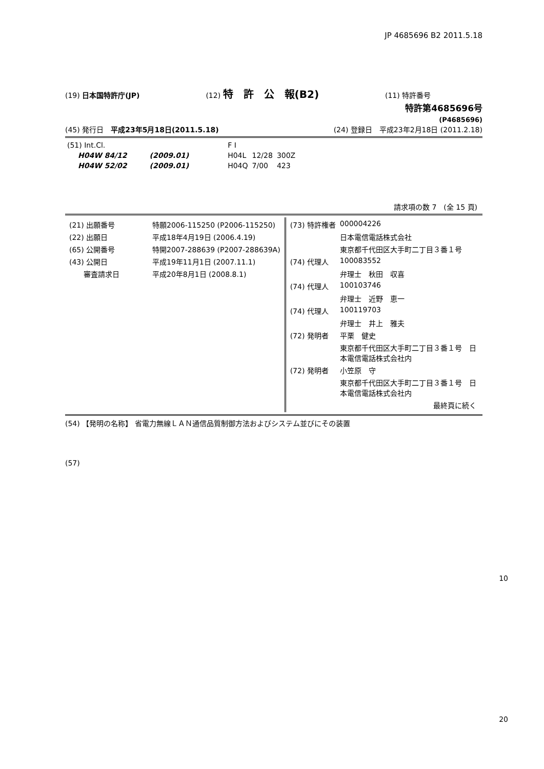JP 4685696 B2 2011.5.18
(19) 日本国特許庁(JP) (12) 特　許　公　報(B2) (11) 特許番号
特許第4685696号
(P4685696)
(45) 発行日　平成23年5月18日(2011.5.18) (24) 登録日　平成23年2月18日 (2011.2.18)
| (51) Int.Cl. | | | F I | | |
| H04W 84/12 | (2009.01) | | H04L | 12/28 | 300Z |
| H04W 52/02 | (2009.01) | | H04Q | 7/00 | 423 |
請求項の数 7　(全 15 頁)
| / (21) 出願番号 / 特願2006-115250 (P2006-115250) / / (22) 出願日 / 平成18年4月19日 (2006.4.19) / / (65) 公開番号 / 特開2007-288639 (P2007-288639A) / / (43) 公開日 / 平成19年11月1日 (2007.11.1) / / 審査請求日 / 平成20年8月1日 (2008.8.1) / | / (73) 特許権者 / 000004226 / / / 日本電信電話株式会社 / / / 東京都千代田区大手町二丁目３番１号 / / (74) 代理人 / 100083552 / / / 弁理士 秋田 収喜 / / (74) 代理人 / 100103746 / / / 弁理士 近野 恵一 / / (74) 代理人 / 100119703 / / / 弁理士 井上 雅夫 / / (72) 発明者 / 平栗 健史 / / / 東京都千代田区大手町二丁目３番１号 日 本電信電話株式会社内 / / (72) 発明者 / 小笠原 守 / / / 東京都千代田区大手町二丁目３番１号 日 本電信電話株式会社内 / / / 最終頁に続く / |
(54) 【発明の名称】 省電力無線ＬＡＮ通信品質制御方法およびシステム並びにその装置
(57)
10
20